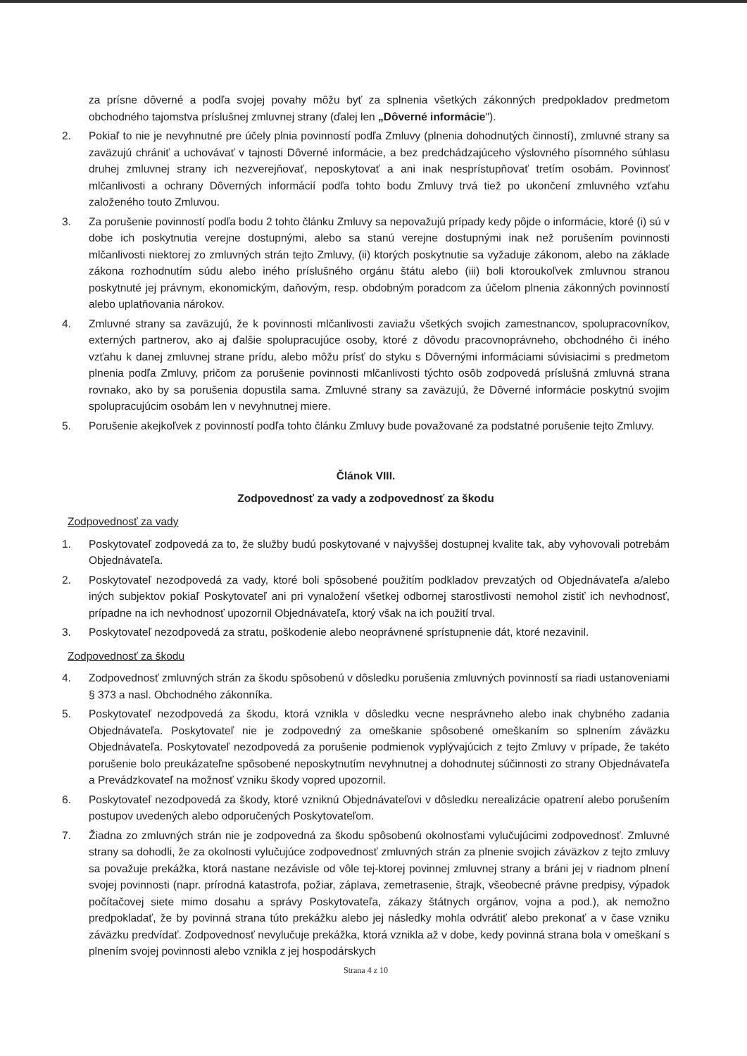za prísne dôverné a podľa svojej povahy môžu byť za splnenia všetkých zákonných predpokladov predmetom obchodného tajomstva príslušnej zmluvnej strany (ďalej len „Dôverné informácie").
2. Pokiaľ to nie je nevyhnutné pre účely plnia povinností podľa Zmluvy (plnenia dohodnutých činností), zmluvné strany sa zaväzujú chrániť a uchovávať v tajnosti Dôverné informácie, a bez predchádzajúceho výslovného písomného súhlasu druhej zmluvnej strany ich nezverejňovať, neposkytovať a ani inak nesprístupňovať tretím osobám. Povinnosť mlčanlivosti a ochrany Dôverných informácií podľa tohto bodu Zmluvy trvá tiež po ukončení zmluvného vzťahu založeného touto Zmluvou.
3. Za porušenie povinností podľa bodu 2 tohto článku Zmluvy sa nepovažujú prípady kedy pôjde o informácie, ktoré (i) sú v dobe ich poskytnutia verejne dostupnými, alebo sa stanú verejne dostupnými inak než porušením povinnosti mlčanlivosti niektorej zo zmluvných strán tejto Zmluvy, (ii) ktorých poskytnutie sa vyžaduje zákonom, alebo na základe zákona rozhodnutím súdu alebo iného príslušného orgánu štátu alebo (iii) boli ktoroukoľvek zmluvnou stranou poskytnuté jej právnym, ekonomickým, daňovým, resp. obdobným poradcom za účelom plnenia zákonných povinností alebo uplatňovania nárokov.
4. Zmluvné strany sa zaväzujú, že k povinnosti mlčanlivosti zaviažu všetkých svojich zamestnancov, spolupracovníkov, externých partnerov, ako aj ďalšie spolupracujúce osoby, ktoré z dôvodu pracovnoprávneho, obchodného či iného vzťahu k danej zmluvnej strane prídu, alebo môžu prísť do styku s Dôvernými informáciami súvisiacimi s predmetom plnenia podľa Zmluvy, pričom za porušenie povinnosti mlčanlivosti týchto osôb zodpovedá príslušná zmluvná strana rovnako, ako by sa porušenia dopustila sama. Zmluvné strany sa zaväzujú, že Dôverné informácie poskytnú svojim spolupracujúcim osobám len v nevyhnutnej miere.
5. Porušenie akejkoľvek z povinností podľa tohto článku Zmluvy bude považované za podstatné porušenie tejto Zmluvy.
Článok VIII.
Zodpovednosť za vady a zodpovednosť za škodu
Zodpovednosť za vady
1. Poskytovateľ zodpovedá za to, že služby budú poskytované v najvyššej dostupnej kvalite tak, aby vyhovovali potrebám Objednávateľa.
2. Poskytovateľ nezodpovedá za vady, ktoré boli spôsobené použitím podkladov prevzatých od Objednávateľa a/alebo iných subjektov pokiaľ Poskytovateľ ani pri vynaložení všetkej odbornej starostlivosti nemohol zistiť ich nevhodnosť, prípadne na ich nevhodnosť upozornil Objednávateľa, ktorý však na ich použití trval.
3. Poskytovateľ nezodpovedá za stratu, poškodenie alebo neoprávnené sprístupnenie dát, ktoré nezavinil.
Zodpovednosť za škodu
4. Zodpovednosť zmluvných strán za škodu spôsobenú v dôsledku porušenia zmluvných povinností sa riadi ustanoveniami § 373 a nasl. Obchodného zákonníka.
5. Poskytovateľ nezodpovedá za škodu, ktorá vznikla v dôsledku vecne nesprávneho alebo inak chybného zadania Objednávateľa. Poskytovateľ nie je zodpovedný za omeškanie spôsobené omeškaním so splnením záväzku Objednávateľa. Poskytovateľ nezodpovedá za porušenie podmienok vyplývajúcich z tejto Zmluvy v prípade, že takéto porušenie bolo preukázateľne spôsobené neposkytnutím nevyhnutnej a dohodnutej súčinnosti zo strany Objednávateľa a Prevádzkovateľ na možnosť vzniku škody vopred upozornil.
6. Poskytovateľ nezodpovedá za škody, ktoré vzniknú Objednávateľovi v dôsledku nerealizácie opatrení alebo porušením postupov uvedených alebo odporučených Poskytovateľom.
7. Žiadna zo zmluvných strán nie je zodpovedná za škodu spôsobenú okolnosťami vylučujúcimi zodpovednosť. Zmluvné strany sa dohodli, že za okolnosti vylučujúce zodpovednosť zmluvných strán za plnenie svojich záväzkov z tejto zmluvy sa považuje prekážka, ktorá nastane nezávisle od vôle tej-ktorej povinnej zmluvnej strany a bráni jej v riadnom plnení svojej povinnosti (napr. prírodná katastrofa, požiar, záplava, zemetrasenie, štrajk, všeobecné právne predpisy, výpadok počítačovej siete mimo dosahu a správy Poskytovateľa, zákazy štátnych orgánov, vojna a pod.), ak nemožno predpokladať, že by povinná strana túto prekážku alebo jej následky mohla odvrátiť alebo prekonať a v čase vzniku záväzku predvídať. Zodpovednosť nevylučuje prekážka, ktorá vznikla až v dobe, kedy povinná strana bola v omeškaní s plnením svojej povinnosti alebo vznikla z jej hospodárskych
Strana 4 z 10